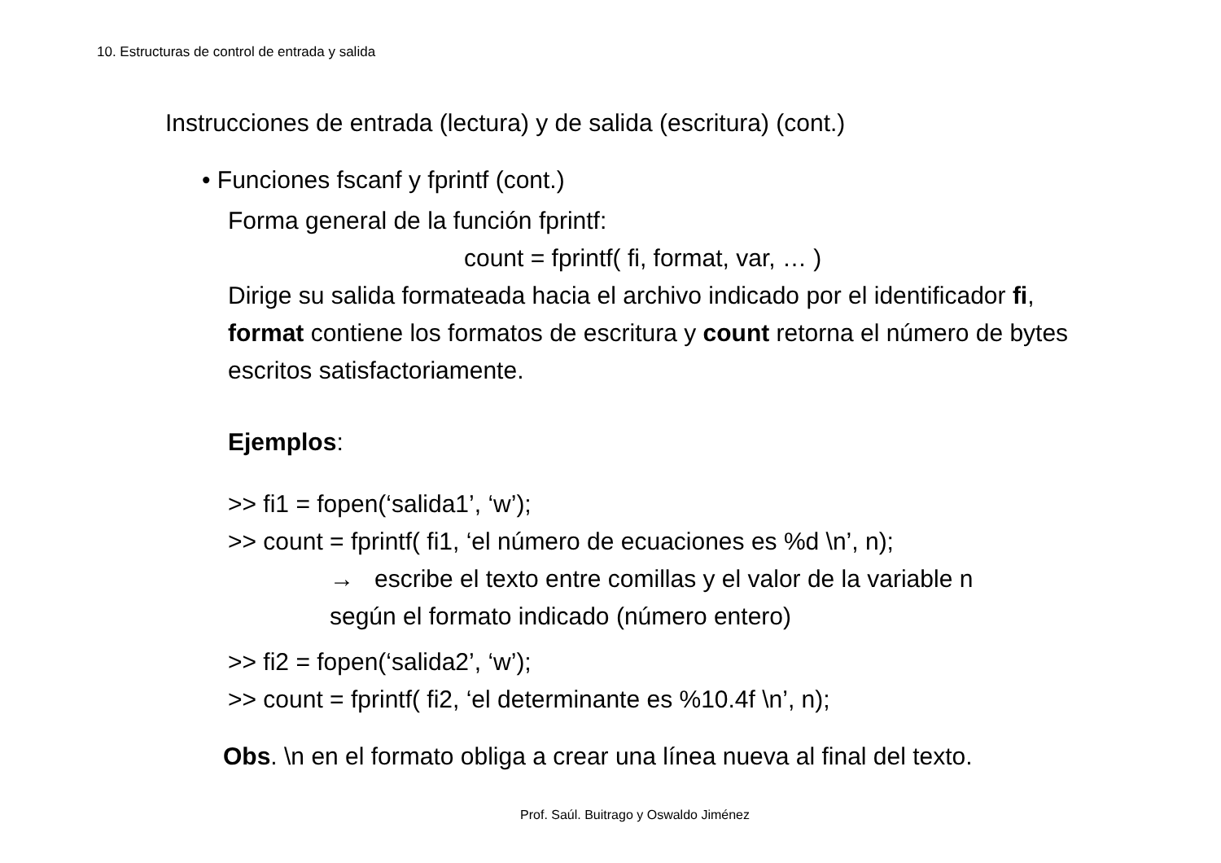10. Estructuras de control de entrada y salida
Instrucciones de entrada (lectura) y de salida (escritura) (cont.)
• Funciones fscanf y fprintf (cont.)
Forma general de la función fprintf:
count = fprintf( fi, format, var, … )
Dirige su salida formateada hacia el archivo indicado por el identificador fi, format contiene los formatos de escritura y count retorna el número de bytes escritos satisfactoriamente.
Ejemplos:
>> fi1 = fopen(‘salida1’, ‘w’);
>> count = fprintf( fi1, ‘el número de ecuaciones es %d \n’, n);
→ escribe el texto entre comillas y el valor de la variable n
según el formato indicado (número entero)
>> fi2 = fopen(‘salida2’, ‘w’);
>> count = fprintf( fi2, ‘el determinante es %10.4f \n’, n);
Obs. \n en el formato obliga a crear una línea nueva al final del texto.
Prof. Saúl. Buitrago y Oswaldo Jiménez